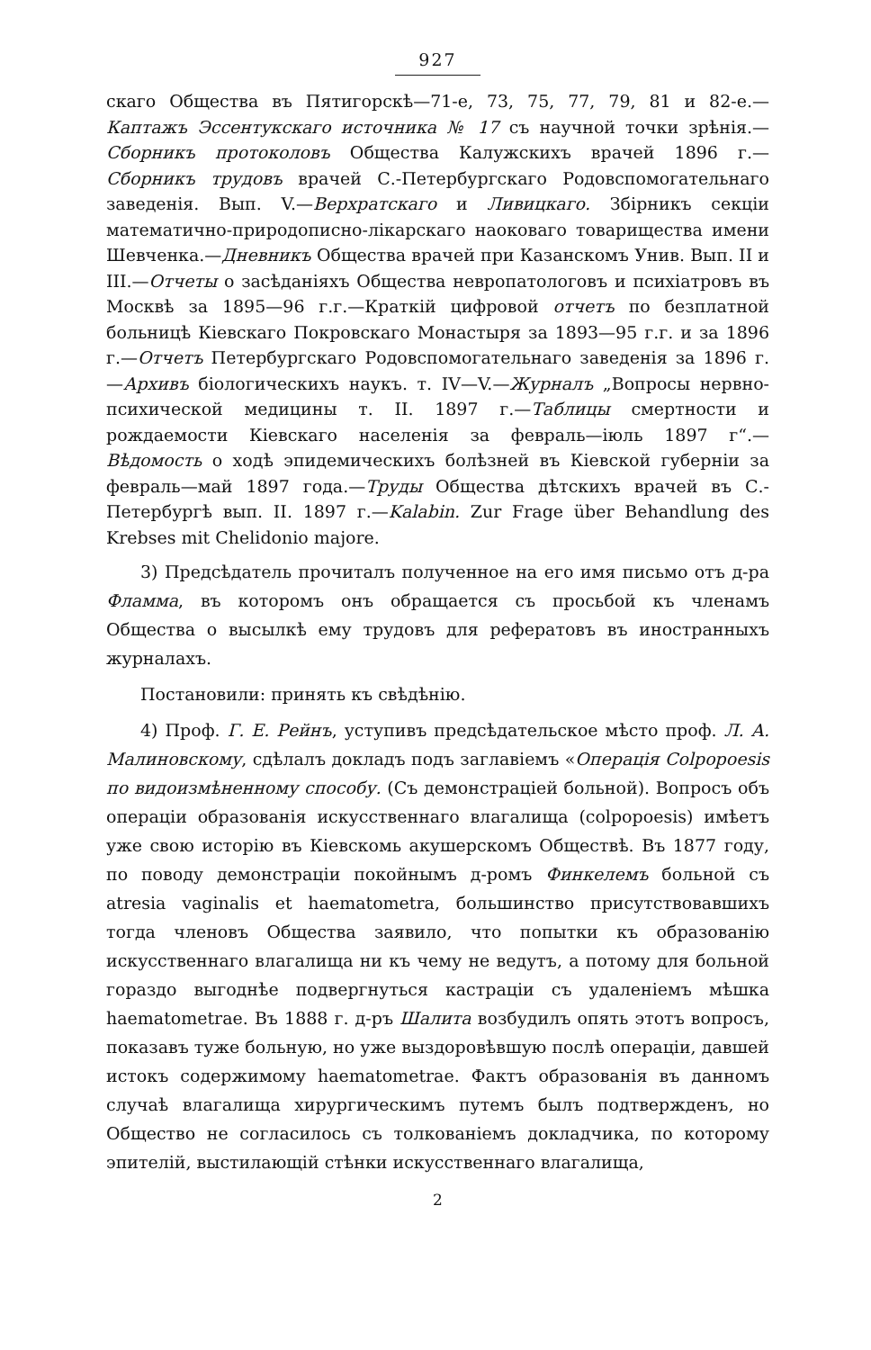927
скаго Общества въ Пятигорскѣ—71-е, 73, 75, 77, 79, 81 и 82-е.—Каптажъ Эссентукскаго источника № 17 съ научной точки зрѣнія.—Сборникъ протоколовъ Общества Калужскихъ врачей 1896 г.—Сборникъ трудовъ врачей С.-Петербургскаго Родовспомогательнаго заведенія. Вып. V.—Верхратскаго и Ливицкаго. Збірникъ секціи математично-природописно-лікарскаго наоковаго товарищества имени Шевченка.—Дневникъ Общества врачей при Казанскомъ Унив. Вып. II и III.—Отчеты о засѣданіяхъ Общества невропатологовъ и психіатровъ въ Москвѣ за 1895—96 г.г.—Краткій цифровой отчетъ по безплатной больницѣ Кіевскаго Покровскаго Монастыря за 1893—95 г.г. и за 1896 г.—Отчетъ Петербургскаго Родовспомогательнаго заведенія за 1896 г.—Архивъ біологическихъ наукъ. т. IV—V.—Журналъ „Вопросы нервно-психической медицины т. II. 1897 г.—Таблицы смертности и рождаемости Кіевскаго населенія за февраль—іюль 1897 г“.—Вѣдомость о ходѣ эпидемическихъ болѣзней въ Кіевской губерніи за февраль—май 1897 года.—Труды Общества дѣтскихъ врачей въ С.-Петербургѣ вып. II. 1897 г.—Kalabin. Zur Frage über Behandlung des Krebses mit Chelidonio majore.
3) Предсѣдатель прочиталъ полученное на его имя письмо отъ д-ра Фламма, въ которомъ онъ обращается съ просьбой къ членамъ Общества о высылкѣ ему трудовъ для рефератовъ въ иностранныхъ журналахъ.
Постановили: принять къ свѣдѣнію.
4) Проф. Г. Е. Рейнъ, уступивъ предсѣдательское мѣсто проф. Л. А. Малиновскому, сдѣлалъ докладъ подъ заглавіемъ «Операція Colpopoesis по видоизмѣненному способу. (Съ демонстраціей больной). Вопросъ объ операціи образованія искусственнаго влагалища (colpopoesis) имѣетъ уже свою исторію въ Кіевскомь акушерскомъ Обществѣ. Въ 1877 году, по поводу демонстраціи покойнымъ д-ромъ Финкелемъ больной съ atresia vaginalis et haematometra, большинство присутствовавшихъ тогда членовъ Общества заявило, что попытки къ образованію искусственнаго влагалища ни къ чему не ведутъ, а потому для больной гораздо выгоднѣе подвергнуться кастраціи съ удаленіемъ мѣшка haematometrae. Въ 1888 г. д-ръ Шалита возбудилъ опять этотъ вопросъ, показавъ туже больную, но уже выздоровѣвшую послѣ операціи, давшей истокъ содержимому haematometrae. Фактъ образованія въ данномъ случаѣ влагалища хирургическимъ путемъ былъ подтвержденъ, но Общество не согласилось съ толкованіемъ докладчика, по которому эпителій, выстилающій стѣнки искусственнаго влагалища,
2